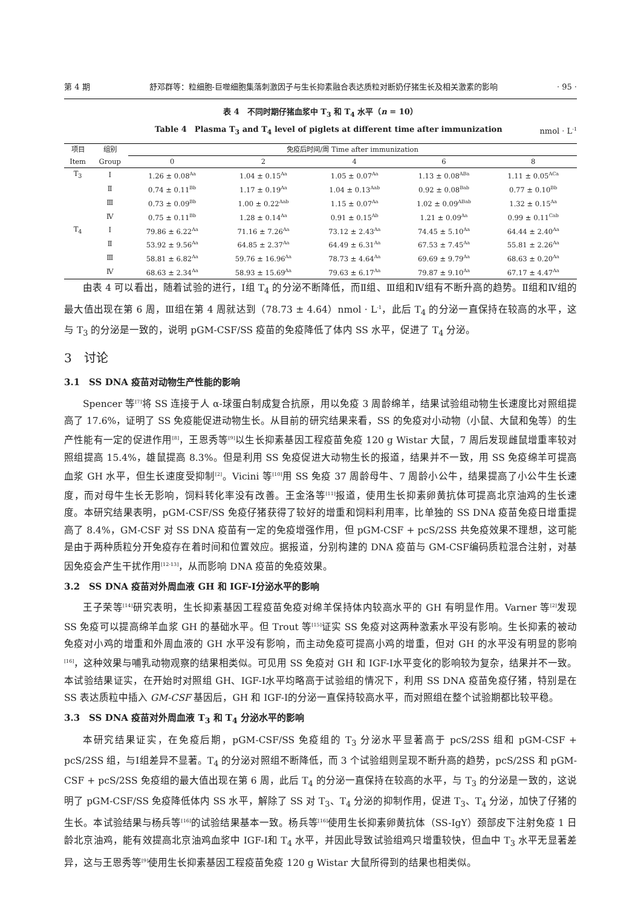第 4 期 舒邓群等：粒细胞-巨噬细胞集落刺激因子与生长抑素融合表达质粒对断奶仔猪生长及相关激素的影响 · 95 ·
表 4　不同时期仔猪血浆中 T<sub>3</sub> 和 T<sub>4</sub> 水平（n = 10）
Table 4　Plasma T<sub>3</sub> and T<sub>4</sub> level of piglets at different time after immunization nmol · L<sup>-1</sup>
| 项目 | 组别 | 免疫后时间/周 Time after immunization | | | | |
| --- | --- | --- | --- | --- | --- | --- |
| Item | Group | 0 | 2 | 4 | 6 | 8 |
| T<sub>3</sub> | Ⅰ | 1.26 ± 0.08<sup>Aa</sup> | 1.04 ± 0.15<sup>Aa</sup> | 1.05 ± 0.07<sup>Aa</sup> | 1.13 ± 0.08<sup>ABa</sup> | 1.11 ± 0.05<sup>ACa</sup> |
| | Ⅱ | 0.74 ± 0.11<sup>Bb</sup> | 1.17 ± 0.19<sup>Aa</sup> | 1.04 ± 0.13<sup>Aab</sup> | 0.92 ± 0.08<sup>Bab</sup> | 0.77 ± 0.10<sup>Bb</sup> |
| | Ⅲ | 0.73 ± 0.09<sup>Bb</sup> | 1.00 ± 0.22<sup>Aab</sup> | 1.15 ± 0.07<sup>Aa</sup> | 1.02 ± 0.09<sup>ABab</sup> | 1.32 ± 0.15<sup>Aa</sup> |
| | Ⅳ | 0.75 ± 0.11<sup>Bb</sup> | 1.28 ± 0.14<sup>Aa</sup> | 0.91 ± 0.15<sup>Ab</sup> | 1.21 ± 0.09<sup>Aa</sup> | 0.99 ± 0.11<sup>Cab</sup> |
| T<sub>4</sub> | Ⅰ | 79.86 ± 6.22<sup>Aa</sup> | 71.16 ± 7.26<sup>Aa</sup> | 73.12 ± 2.43<sup>Aa</sup> | 74.45 ± 5.10<sup>Aa</sup> | 64.44 ± 2.40<sup>Aa</sup> |
| | Ⅱ | 53.92 ± 9.56<sup>Aa</sup> | 64.85 ± 2.37<sup>Aa</sup> | 64.49 ± 6.31<sup>Aa</sup> | 67.53 ± 7.45<sup>Aa</sup> | 55.81 ± 2.26<sup>Aa</sup> |
| | Ⅲ | 58.81 ± 6.82<sup>Aa</sup> | 59.76 ± 16.96<sup>Aa</sup> | 78.73 ± 4.64<sup>Aa</sup> | 69.69 ± 9.79<sup>Aa</sup> | 68.63 ± 0.20<sup>Aa</sup> |
| | Ⅳ | 68.63 ± 2.34<sup>Aa</sup> | 58.93 ± 15.69<sup>Aa</sup> | 79.63 ± 6.17<sup>Aa</sup> | 79.87 ± 9.10<sup>Aa</sup> | 67.17 ± 4.47<sup>Aa</sup> |
由表 4 可以看出，随着试验的进行，Ⅰ组 T<sub>4</sub> 的分泌不断降低，而Ⅱ组、Ⅲ组和Ⅳ组有不断升高的趋势。Ⅱ组和Ⅳ组的最大值出现在第 6 周，Ⅲ组在第 4 周就达到（78.73 ± 4.64）nmol · L<sup>-1</sup>，此后 T<sub>4</sub> 的分泌一直保持在较高的水平，这与 T<sub>3</sub> 的分泌是一致的，说明 pGM-CSF/SS 疫苗的免疫降低了体内 SS 水平，促进了 T<sub>4</sub> 分泌。
3　讨论
3.1　SS DNA 疫苗对动物生产性能的影响
Spencer 等<sup>[7]</sup>将 SS 连接于人 α-球蛋白制成复合抗原，用以免疫 3 周龄绵羊，结果试验组动物生长速度比对照组提高了 17.6%，证明了 SS 免疫能促进动物生长。从目前的研究结果来看，SS 的免疫对小动物（小鼠、大鼠和兔等）的生产性能有一定的促进作用<sup>[8]</sup>，王恩秀等<sup>[9]</sup>以生长抑素基因工程疫苗免疫 120 g Wistar 大鼠，7 周后发现雌鼠增重率较对照组提高 15.4%，雄鼠提高 8.3%。但是利用 SS 免疫促进大动物生长的报道，结果并不一致，用 SS 免疫绵羊可提高血浆 GH 水平，但生长速度受抑制<sup>[2]</sup>。Vicini 等<sup>[10]</sup>用 SS 免疫 37 周龄母牛、7 周龄小公牛，结果提高了小公牛生长速度，而对母牛生长无影响，饲料转化率没有改善。王金洛等<sup>[11]</sup>报道，使用生长抑素卵黄抗体可提高北京油鸡的生长速度。本研究结果表明，pGM-CSF/SS 免疫仔猪获得了较好的增重和饲料利用率，比单独的 SS DNA 疫苗免疫日增重提高了 8.4%，GM-CSF 对 SS DNA 疫苗有一定的免疫增强作用，但 pGM-CSF + pcS/2SS 共免疫效果不理想，这可能是由于两种质粒分开免疫存在着时间和位置效应。据报道，分别构建的 DNA 疫苗与 GM-CSF编码质粒混合注射，对基因免疫会产生干扰作用<sup>[12-13]</sup>，从而影响 DNA 疫苗的免疫效果。
3.2　SS DNA 疫苗对外周血液 GH 和 IGF-Ⅰ分泌水平的影响
王子荣等<sup>[14]</sup>研究表明，生长抑素基因工程疫苗免疫对绵羊保持体内较高水平的 GH 有明显作用。Varner 等<sup>[2]</sup>发现 SS 免疫可以提高绵羊血浆 GH 的基础水平。但 Trout 等<sup>[15]</sup>证实 SS 免疫对这两种激素水平没有影响。生长抑素的被动免疫对小鸡的增重和外周血液的 GH 水平没有影响，而主动免疫可提高小鸡的增重，但对 GH 的水平没有明显的影响<sup>[16]</sup>，这种效果与哺乳动物观察的结果相类似。可见用 SS 免疫对 GH 和 IGF-Ⅰ水平变化的影响较为复杂，结果并不一致。本试验结果证实，在开始时对照组 GH、IGF-Ⅰ水平均略高于试验组的情况下，利用 SS DNA 疫苗免疫仔猪，特别是在 SS 表达质粒中插入 GM-CSF 基因后，GH 和 IGF-Ⅰ的分泌一直保持较高水平，而对照组在整个试验期都比较平稳。
3.3　SS DNA 疫苗对外周血液 T<sub>3</sub> 和 T<sub>4</sub> 分泌水平的影响
本研究结果证实，在免疫后期，pGM-CSF/SS 免疫组的 T<sub>3</sub> 分泌水平显著高于 pcS/2SS 组和 pGM-CSF + pcS/2SS 组，与Ⅰ组差异不显著。T<sub>4</sub> 的分泌对照组不断降低，而 3 个试验组则呈现不断升高的趋势，pcS/2SS 和 pGM-CSF + pcS/2SS 免疫组的最大值出现在第 6 周，此后 T<sub>4</sub> 的分泌一直保持在较高的水平，与 T<sub>3</sub> 的分泌是一致的，这说明了 pGM-CSF/SS 免疫降低体内 SS 水平，解除了 SS 对 T<sub>3</sub>、T<sub>4</sub> 分泌的抑制作用，促进 T<sub>3</sub>、T<sub>4</sub> 分泌，加快了仔猪的生长。本试验结果与杨兵等<sup>[16]</sup>的试验结果基本一致。杨兵等<sup>[16]</sup>使用生长抑素卵黄抗体（SS-IgY）颈部皮下注射免疫 1 日龄北京油鸡，能有效提高北京油鸡血浆中 IGF-Ⅰ和 T<sub>4</sub> 水平，并因此导致试验组鸡只增重较快，但血中 T<sub>3</sub> 水平无显著差异，这与王恩秀等<sup>[9]</sup>使用生长抑素基因工程疫苗免疫 120 g Wistar 大鼠所得到的结果也相类似。